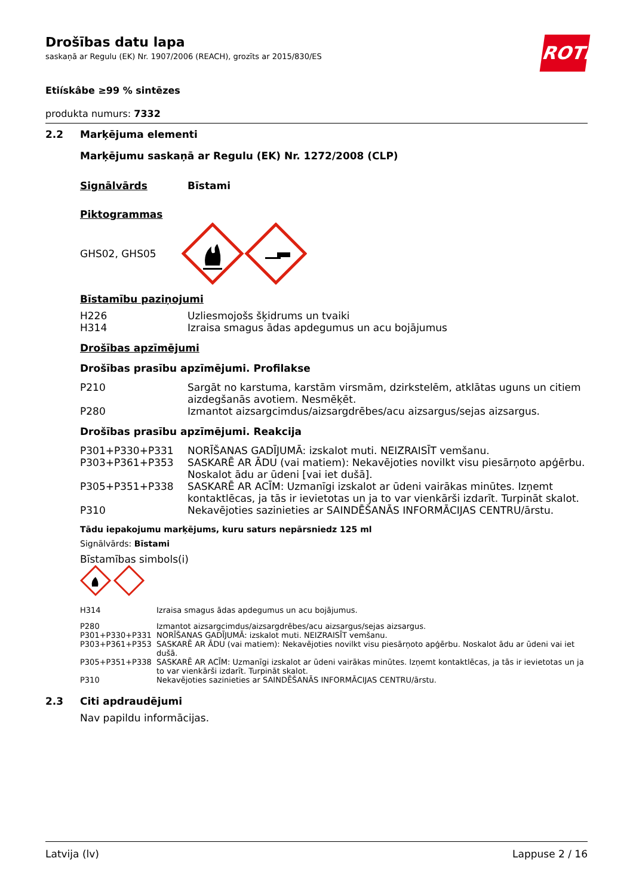ROTH
Drošības datu lapa
saskaņā ar Regulu (EK) Nr. 1907/2006 (REACH), grozīts ar 2015/830/ES
Etiískâbe ≥99 % sintēzes
produkta numurs: 7332
2.2 Marķējuma elementi
Marķējumu saskaņā ar Regulu (EK) Nr. 1272/2008 (CLP)
Signālvārds Bīstami
Piktogrammas
GHS02, GHS05
Bīstamību paziņojumi
| H226 | Uzliesmojošs šķidrums un tvaiki |
| H314 | Izraisa smagus ādas apdegumus un acu bojājumus |
Drošības apzīmējumi
Drošības prasību apzīmējumi. Profilakse
| P210 | Sargāt no karstuma, karstām virsmām, dzirkstelēm, atklātas uguns un citiem aizdegšanās avotiem. Nesmēķēt. |
| P280 | Izmantot aizsargcimdus/aizsargdrēbes/acu aizsargus/sejas aizsargus. |
Drošības prasību apzīmējumi. Reakcija
| P301+P330+P331 | NORĪŠANAS GADĪJUMĀ: izskalot muti. NEIZRAISĪT vemšanu. |
| P303+P361+P353 | SASKARĒ AR ĀDU (vai matiem): Nekavējoties novilkt visu piesārņoto apģērbu. Noskalot ādu ar ūdeni [vai iet dušā]. |
| P305+P351+P338 | SASKARĒ AR ACĪM: Uzmanīgi izskalot ar ūdeni vairākas minūtes. Izņemt kontaktlēcas, ja tās ir ievietotas un ja to var vienkārši izdarīt. Turpināt skalot. |
| P310 | Nekavējoties sazinieties ar SAINDĒŠANĀS INFORMĀCIJAS CENTRU/ārstu. |
Tādu iepakojumu marķējums, kuru saturs nepārsniedz 125 ml
Signālvārds: Bīstami
Bīstamības simbols(i)
| H314 | Izraisa smagus ādas apdegumus un acu bojājumus. |
| P280 | Izmantot aizsargcimdus/aizsargdrēbes/acu aizsargus/sejas aizsargus. |
| P301+P330+P331 | NORĪŠANAS GADĪJUMĀ: izskalot muti. NEIZRAISĪT vemšanu. |
| P303+P361+P353 | SASKARĒ AR ĀDU (vai matiem): Nekavējoties novilkt visu piesārņoto apģērbu. Noskalot ādu ar ūdeni vai iet dušā. |
| P305+P351+P338 | SASKARĒ AR ACĪM: Uzmanīgi izskalot ar ūdeni vairākas minūtes. Izņemt kontaktlēcas, ja tās ir ievietotas un ja to var vienkārši izdarīt. Turpināt skalot. |
| P310 | Nekavējoties sazinieties ar SAINDĒŠANĀS INFORMĀCIJAS CENTRU/ārstu. |
2.3 Citi apdraudējumi
Nav papildu informācijas.
Latvija (lv) Lappuse 2 / 16